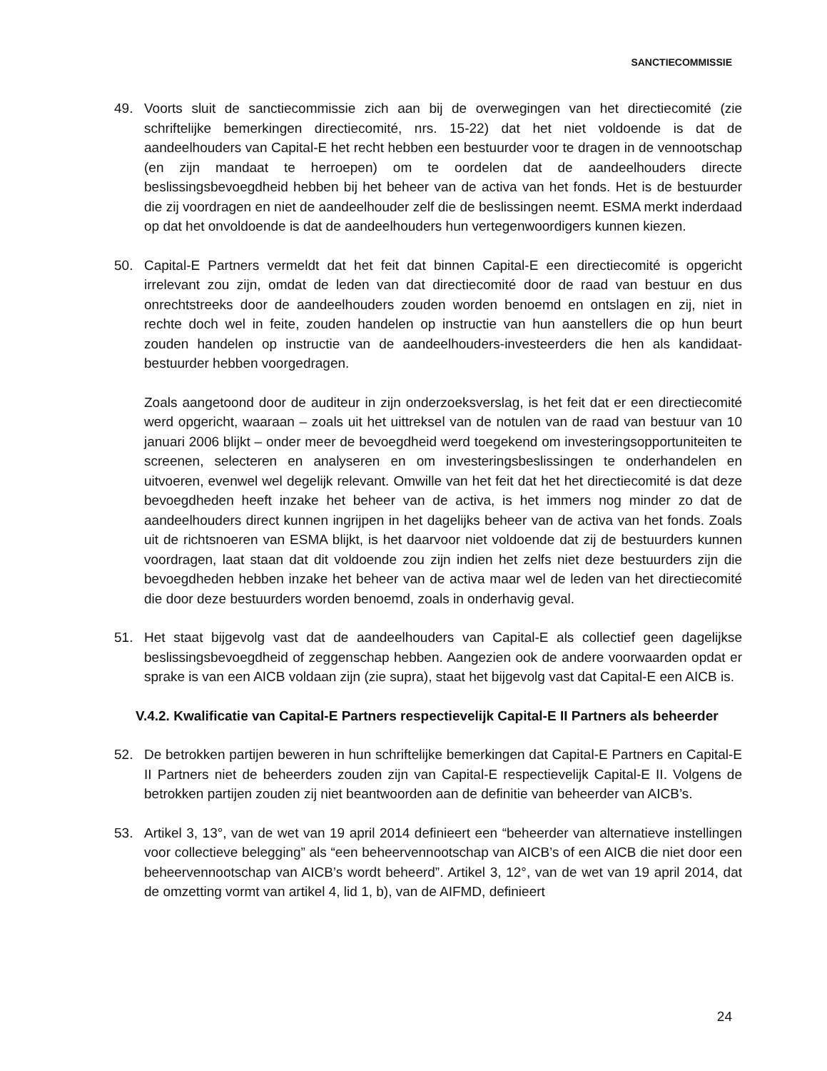SANCTIECOMMISSIE
49. Voorts sluit de sanctiecommissie zich aan bij de overwegingen van het directiecomité (zie schriftelijke bemerkingen directiecomité, nrs. 15-22) dat het niet voldoende is dat de aandeelhouders van Capital-E het recht hebben een bestuurder voor te dragen in de vennootschap (en zijn mandaat te herroepen) om te oordelen dat de aandeelhouders directe beslissingsbevoegdheid hebben bij het beheer van de activa van het fonds. Het is de bestuurder die zij voordragen en niet de aandeelhouder zelf die de beslissingen neemt. ESMA merkt inderdaad op dat het onvoldoende is dat de aandeelhouders hun vertegenwoordigers kunnen kiezen.
50. Capital-E Partners vermeldt dat het feit dat binnen Capital-E een directiecomité is opgericht irrelevant zou zijn, omdat de leden van dat directiecomité door de raad van bestuur en dus onrechtstreeks door de aandeelhouders zouden worden benoemd en ontslagen en zij, niet in rechte doch wel in feite, zouden handelen op instructie van hun aanstellers die op hun beurt zouden handelen op instructie van de aandeelhouders-investeerders die hen als kandidaat-bestuurder hebben voorgedragen.
Zoals aangetoond door de auditeur in zijn onderzoeksverslag, is het feit dat er een directiecomité werd opgericht, waaraan – zoals uit het uittreksel van de notulen van de raad van bestuur van 10 januari 2006 blijkt – onder meer de bevoegdheid werd toegekend om investeringsopportuniteiten te screenen, selecteren en analyseren en om investeringsbeslissingen te onderhandelen en uitvoeren, evenwel wel degelijk relevant. Omwille van het feit dat het het directiecomité is dat deze bevoegdheden heeft inzake het beheer van de activa, is het immers nog minder zo dat de aandeelhouders direct kunnen ingrijpen in het dagelijks beheer van de activa van het fonds. Zoals uit de richtsnoeren van ESMA blijkt, is het daarvoor niet voldoende dat zij de bestuurders kunnen voordragen, laat staan dat dit voldoende zou zijn indien het zelfs niet deze bestuurders zijn die bevoegdheden hebben inzake het beheer van de activa maar wel de leden van het directiecomité die door deze bestuurders worden benoemd, zoals in onderhavig geval.
51. Het staat bijgevolg vast dat de aandeelhouders van Capital-E als collectief geen dagelijkse beslissingsbevoegdheid of zeggenschap hebben. Aangezien ook de andere voorwaarden opdat er sprake is van een AICB voldaan zijn (zie supra), staat het bijgevolg vast dat Capital-E een AICB is.
V.4.2. Kwalificatie van Capital-E Partners respectievelijk Capital-E II Partners als beheerder
52. De betrokken partijen beweren in hun schriftelijke bemerkingen dat Capital-E Partners en Capital-E II Partners niet de beheerders zouden zijn van Capital-E respectievelijk Capital-E II. Volgens de betrokken partijen zouden zij niet beantwoorden aan de definitie van beheerder van AICB’s.
53. Artikel 3, 13°, van de wet van 19 april 2014 definieert een “beheerder van alternatieve instellingen voor collectieve belegging” als “een beheervennootschap van AICB’s of een AICB die niet door een beheervennootschap van AICB’s wordt beheerd”. Artikel 3, 12°, van de wet van 19 april 2014, dat de omzetting vormt van artikel 4, lid 1, b), van de AIFMD, definieert
24